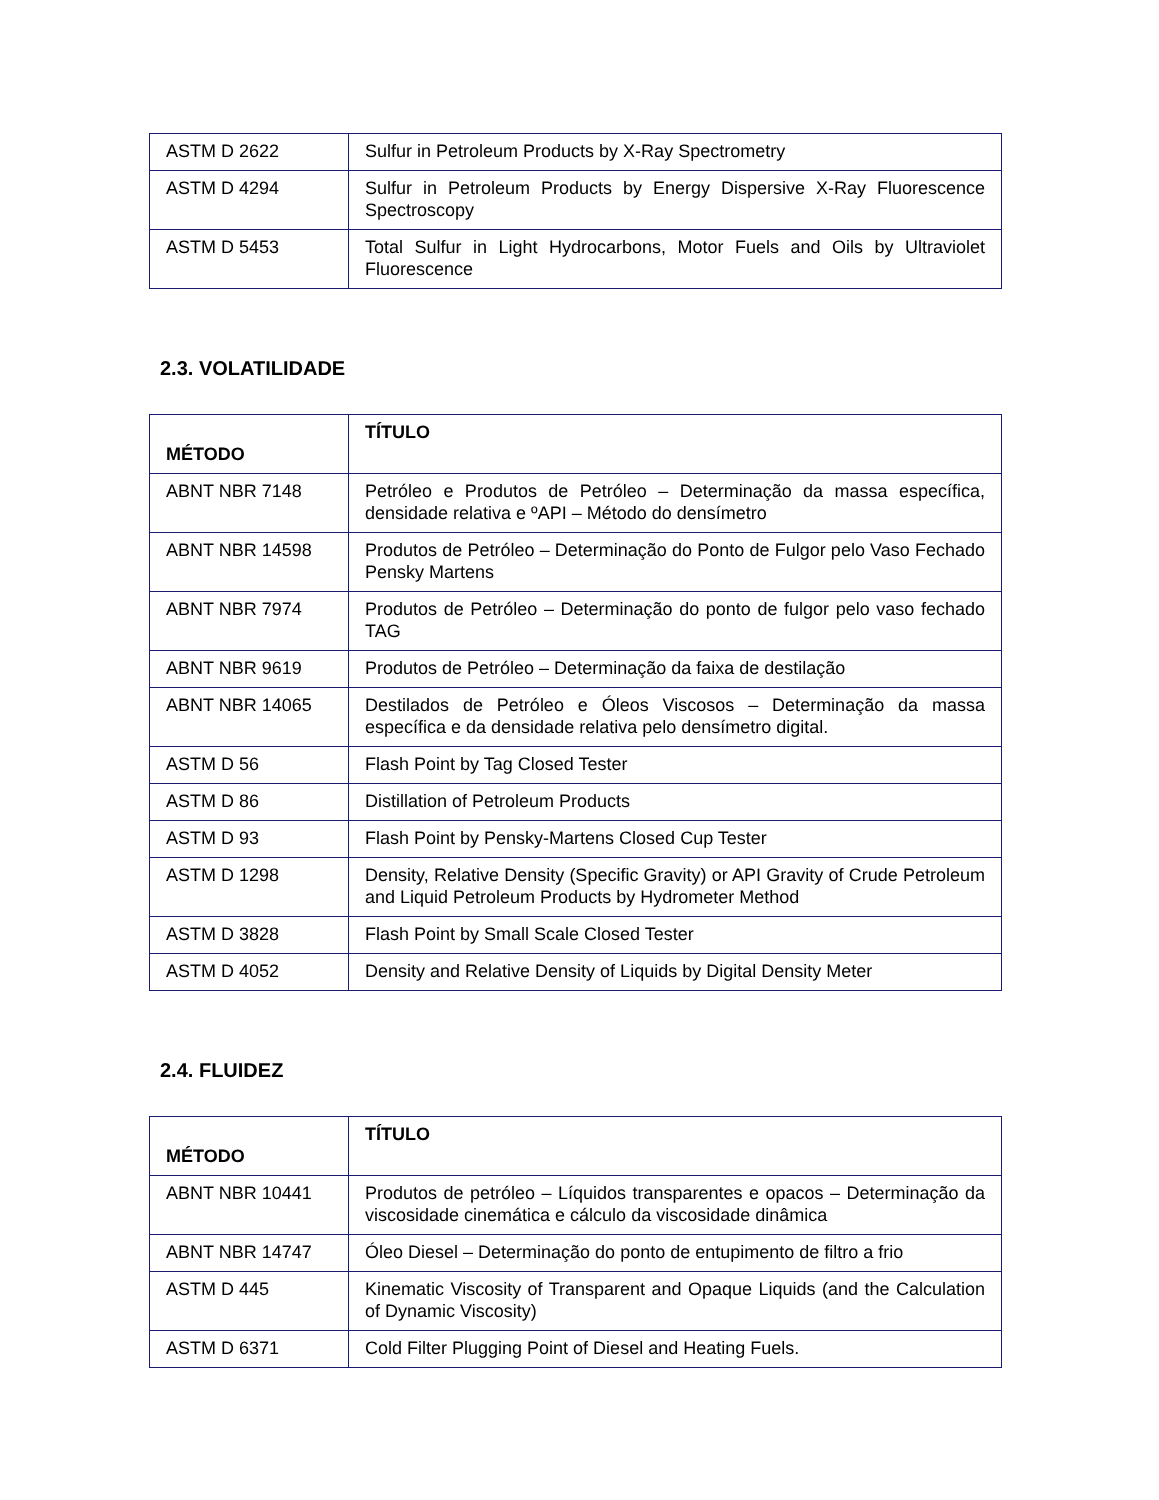| ASTM D 2622 | Sulfur in Petroleum Products by X-Ray Spectrometry |
| ASTM D 4294 | Sulfur in Petroleum Products by Energy Dispersive X-Ray Fluorescence Spectroscopy |
| ASTM D 5453 | Total Sulfur in Light Hydrocarbons, Motor Fuels and Oils by Ultraviolet Fluorescence |
2.3. VOLATILIDADE
| MÉTODO | TÍTULO |
| --- | --- |
| ABNT NBR 7148 | Petróleo e Produtos de Petróleo – Determinação da massa específica, densidade relativa e ºAPI – Método do densímetro |
| ABNT NBR 14598 | Produtos de Petróleo – Determinação do Ponto de Fulgor pelo Vaso Fechado Pensky Martens |
| ABNT NBR 7974 | Produtos de Petróleo – Determinação do ponto de fulgor pelo vaso fechado TAG |
| ABNT NBR 9619 | Produtos de Petróleo – Determinação da faixa de destilação |
| ABNT NBR 14065 | Destilados de Petróleo e Óleos Viscosos – Determinação da massa específica e da densidade relativa pelo densímetro digital. |
| ASTM D 56 | Flash Point by Tag Closed Tester |
| ASTM D 86 | Distillation of Petroleum Products |
| ASTM D 93 | Flash Point by Pensky-Martens Closed Cup Tester |
| ASTM D 1298 | Density, Relative Density (Specific Gravity) or API Gravity of Crude Petroleum and Liquid Petroleum Products by Hydrometer Method |
| ASTM D 3828 | Flash Point by Small Scale Closed Tester |
| ASTM D 4052 | Density and Relative Density of Liquids by Digital Density Meter |
2.4. FLUIDEZ
| MÉTODO | TÍTULO |
| --- | --- |
| ABNT NBR 10441 | Produtos de petróleo – Líquidos transparentes e opacos – Determinação da viscosidade cinemática e cálculo da viscosidade dinâmica |
| ABNT NBR 14747 | Óleo Diesel – Determinação do ponto de entupimento de filtro a frio |
| ASTM D 445 | Kinematic Viscosity of Transparent and Opaque Liquids (and the Calculation of Dynamic Viscosity) |
| ASTM D 6371 | Cold Filter Plugging Point of Diesel and Heating Fuels. |